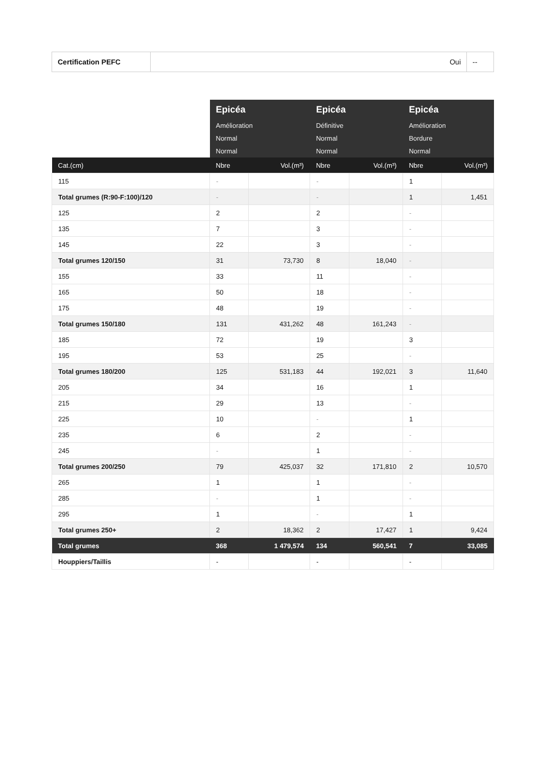| Certification PEFC | Oui | -- |
| | Epicéa | | Epicéa | | Epicéa | |
| | Amélioration | | Définitive | | Amélioration | |
| | Normal | | Normal | | Bordure | |
| | Normal | | Normal | | Normal | |
| Cat.(cm) | Nbre | Vol.(m³) | Nbre | Vol.(m³) | Nbre | Vol.(m³) |
| 115 | - | | - | | 1 | |
| Total grumes (R:90-F:100)/120 | - | | - | | 1 | 1,451 |
| 125 | 2 | | 2 | | - | |
| 135 | 7 | | 3 | | - | |
| 145 | 22 | | 3 | | - | |
| Total grumes 120/150 | 31 | 73,730 | 8 | 18,040 | - | |
| 155 | 33 | | 11 | | - | |
| 165 | 50 | | 18 | | - | |
| 175 | 48 | | 19 | | - | |
| Total grumes 150/180 | 131 | 431,262 | 48 | 161,243 | - | |
| 185 | 72 | | 19 | | 3 | |
| 195 | 53 | | 25 | | - | |
| Total grumes 180/200 | 125 | 531,183 | 44 | 192,021 | 3 | 11,640 |
| 205 | 34 | | 16 | | 1 | |
| 215 | 29 | | 13 | | - | |
| 225 | 10 | | - | | 1 | |
| 235 | 6 | | 2 | | - | |
| 245 | - | | 1 | | - | |
| Total grumes 200/250 | 79 | 425,037 | 32 | 171,810 | 2 | 10,570 |
| 265 | 1 | | 1 | | - | |
| 285 | - | | 1 | | - | |
| 295 | 1 | | - | | 1 | |
| Total grumes 250+ | 2 | 18,362 | 2 | 17,427 | 1 | 9,424 |
| Total grumes | 368 | 1 479,574 | 134 | 560,541 | 7 | 33,085 |
| Houppiers/Taillis | - | | - | | - | |